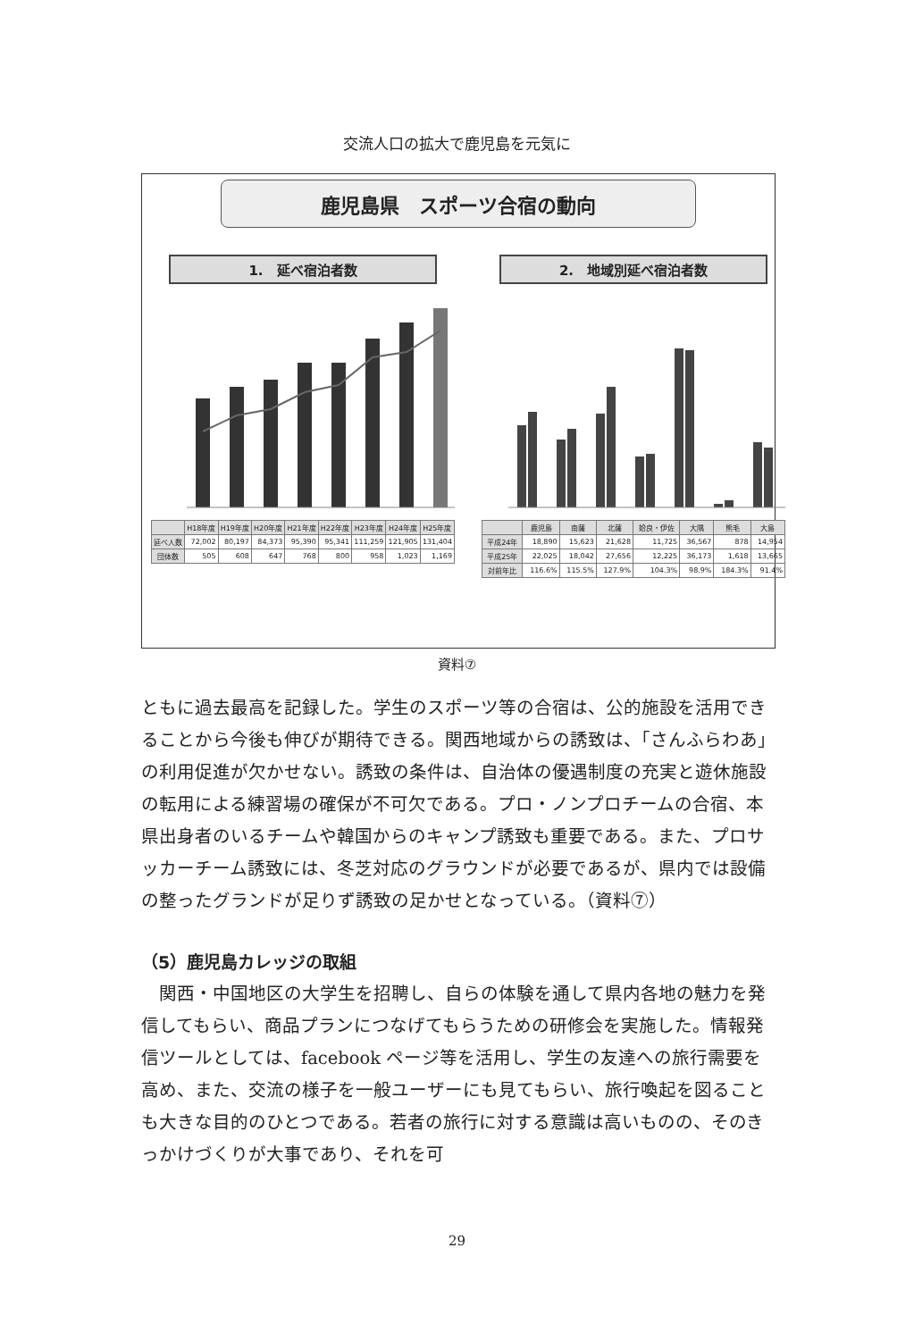交流人口の拡大で鹿児島を元気に
鹿児島県　スポーツ合宿の動向
1.　延べ宿泊者数
| | H18年度 | H19年度 | H20年度 | H21年度 | H22年度 | H23年度 | H24年度 | H25年度 |
| --- | --- | --- | --- | --- | --- | --- | --- | --- |
| 延べ人数 | 72,002 | 80,197 | 84,373 | 95,390 | 95,341 | 111,259 | 121,905 | 131,404 |
| 団体数 | 505 | 608 | 647 | 768 | 800 | 958 | 1,023 | 1,169 |
2.　地域別延べ宿泊者数
| | 鹿児島 | 南薩 | 北薩 | 姶良・伊佐 | 大隅 | 熊毛 | 大島 |
| --- | --- | --- | --- | --- | --- | --- | --- |
| 平成24年 | 18,890 | 15,623 | 21,628 | 11,725 | 36,567 | 878 | 14,954 |
| 平成25年 | 22,025 | 18,042 | 27,656 | 12,225 | 36,173 | 1,618 | 13,665 |
| 対前年比 | 116.6% | 115.5% | 127.9% | 104.3% | 98.9% | 184.3% | 91.4% |
資料⑦
ともに過去最高を記録した。学生のスポーツ等の合宿は、公的施設を活用できることから今後も伸びが期待できる。関西地域からの誘致は、「さんふらわあ」の利用促進が欠かせない。誘致の条件は、自治体の優遇制度の充実と遊休施設の転用による練習場の確保が不可欠である。プロ・ノンプロチームの合宿、本県出身者のいるチームや韓国からのキャンプ誘致も重要である。また、プロサッカーチーム誘致には、冬芝対応のグラウンドが必要であるが、県内では設備の整ったグランドが足りず誘致の足かせとなっている。（資料⑦）
（5）鹿児島カレッジの取組
　関西・中国地区の大学生を招聘し、自らの体験を通して県内各地の魅力を発信してもらい、商品プランにつなげてもらうための研修会を実施した。情報発信ツールとしては、facebook ページ等を活用し、学生の友達への旅行需要を高め、また、交流の様子を一般ユーザーにも見てもらい、旅行喚起を図ることも大きな目的のひとつである。若者の旅行に対する意識は高いものの、そのきっかけづくりが大事であり、それを可
29